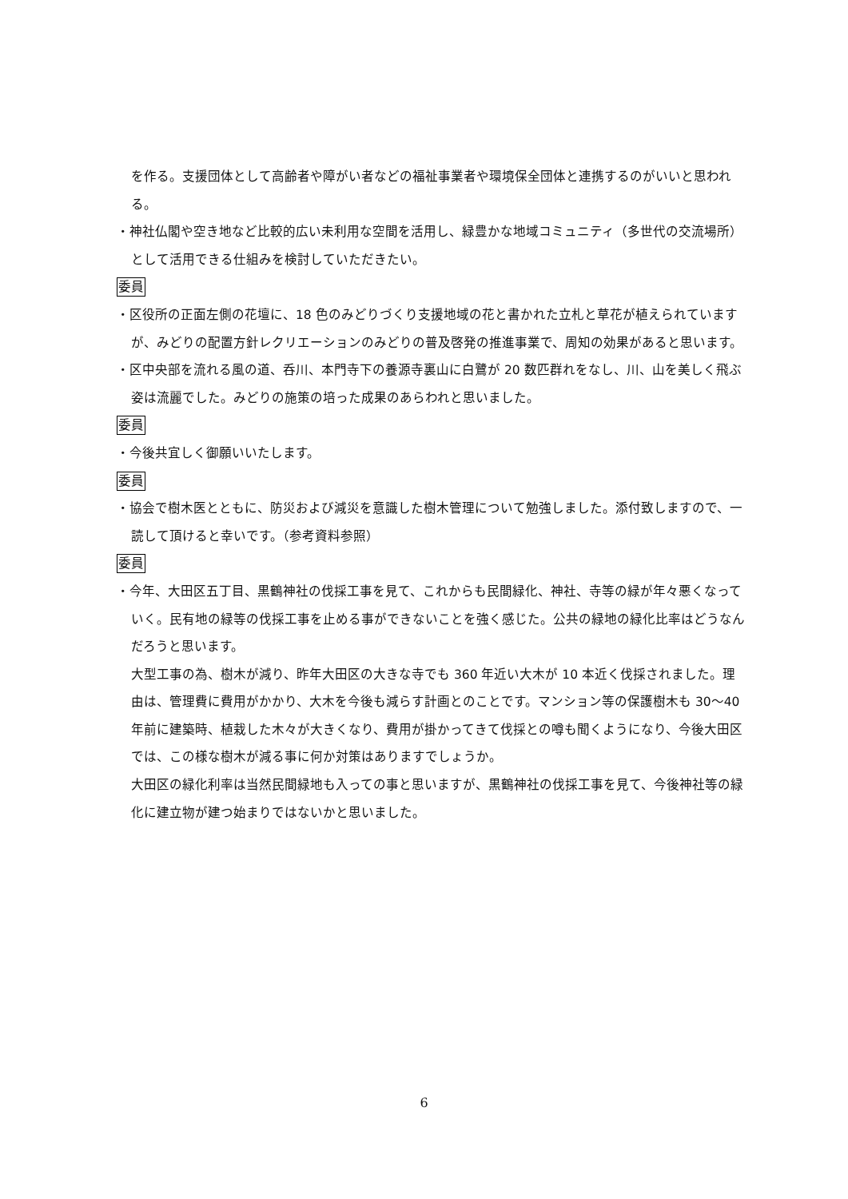を作る。支援団体として高齢者や障がい者などの福祉事業者や環境保全団体と連携するのがいいと思われる。
・神社仏閣や空き地など比較的広い未利用な空間を活用し、緑豊かな地域コミュニティ（多世代の交流場所）として活用できる仕組みを検討していただきたい。
委員
・区役所の正面左側の花壇に、18 色のみどりづくり支援地域の花と書かれた立札と草花が植えられていますが、みどりの配置方針レクリエーションのみどりの普及啓発の推進事業で、周知の効果があると思います。
・区中央部を流れる風の道、呑川、本門寺下の養源寺裏山に白鷺が 20 数匹群れをなし、川、山を美しく飛ぶ姿は流麗でした。みどりの施策の培った成果のあらわれと思いました。
委員
・今後共宜しく御願いいたします。
委員
・協会で樹木医とともに、防災および減災を意識した樹木管理について勉強しました。添付致しますので、一読して頂けると幸いです。（参考資料参照）
委員
・今年、大田区五丁目、黒鶴神社の伐採工事を見て、これからも民間緑化、神社、寺等の緑が年々悪くなっていく。民有地の緑等の伐採工事を止める事ができないことを強く感じた。公共の緑地の緑化比率はどうなんだろうと思います。
大型工事の為、樹木が減り、昨年大田区の大きな寺でも 360 年近い大木が 10 本近く伐採されました。理由は、管理費に費用がかかり、大木を今後も減らす計画とのことです。マンション等の保護樹木も 30～40 年前に建築時、植栽した木々が大きくなり、費用が掛かってきて伐採との噂も聞くようになり、今後大田区では、この様な樹木が減る事に何か対策はありますでしょうか。
大田区の緑化利率は当然民間緑地も入っての事と思いますが、黒鶴神社の伐採工事を見て、今後神社等の緑化に建立物が建つ始まりではないかと思いました。
6